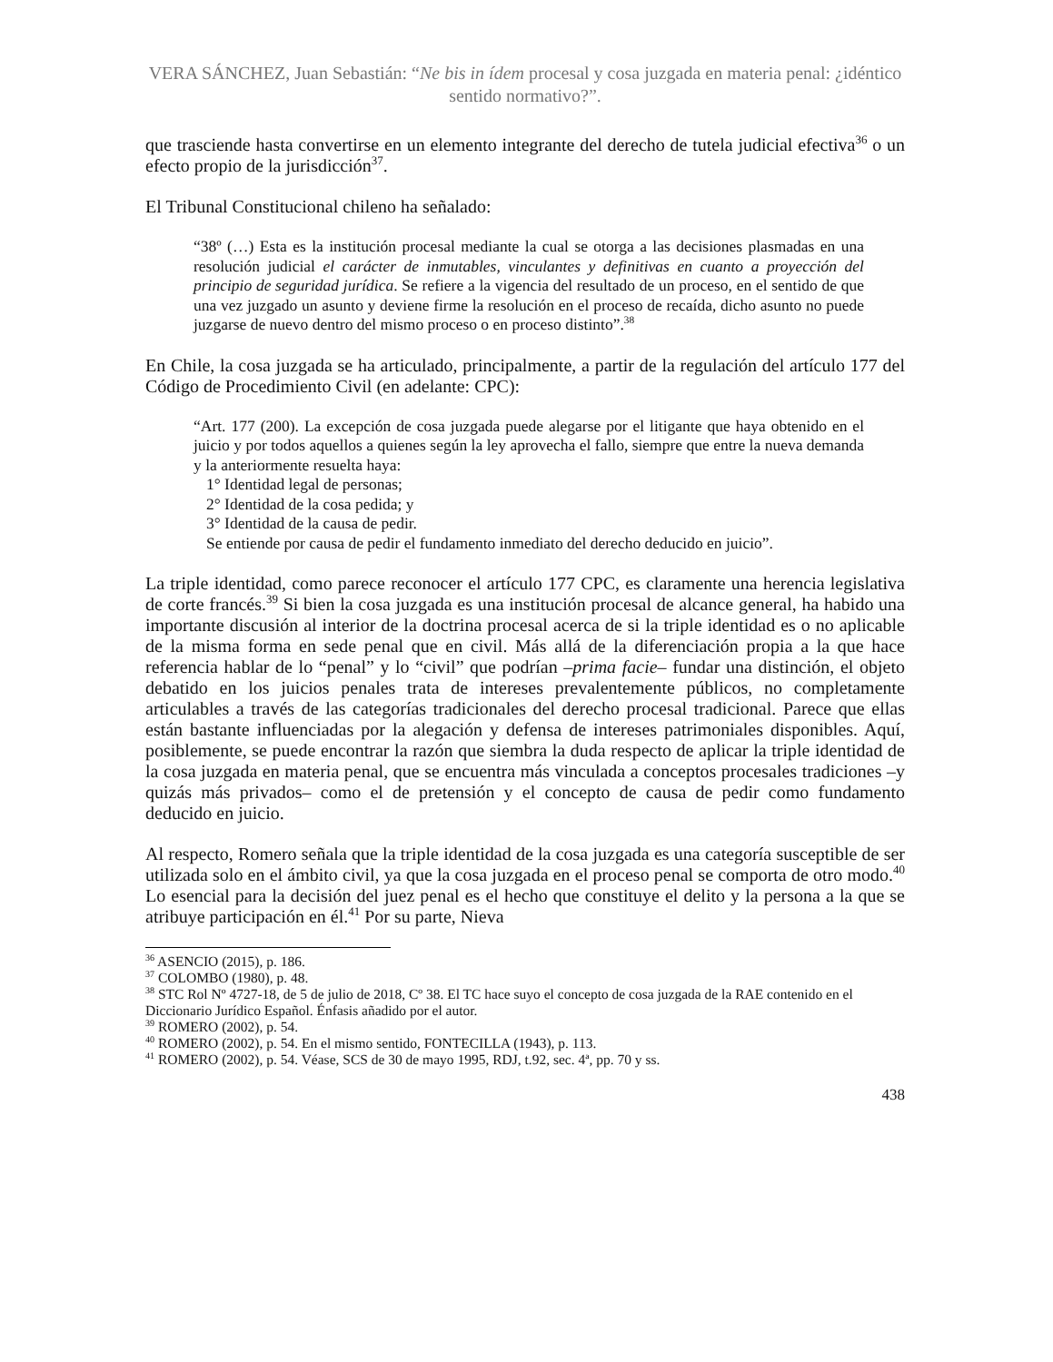VERA SÁNCHEZ, Juan Sebastián: “Ne bis in ídem procesal y cosa juzgada en materia penal: ¿idéntico sentido normativo?”.
que trasciende hasta convertirse en un elemento integrante del derecho de tutela judicial efectiva<sup>36</sup> o un efecto propio de la jurisdicción<sup>37</sup>.
El Tribunal Constitucional chileno ha señalado:
“38º (…) Esta es la institución procesal mediante la cual se otorga a las decisiones plasmadas en una resolución judicial el carácter de inmutables, vinculantes y definitivas en cuanto a proyección del principio de seguridad jurídica. Se refiere a la vigencia del resultado de un proceso, en el sentido de que una vez juzgado un asunto y deviene firme la resolución en el proceso de recaída, dicho asunto no puede juzgarse de nuevo dentro del mismo proceso o en proceso distinto”.<sup>38</sup>
En Chile, la cosa juzgada se ha articulado, principalmente, a partir de la regulación del artículo 177 del Código de Procedimiento Civil (en adelante: CPC):
“Art. 177 (200). La excepción de cosa juzgada puede alegarse por el litigante que haya obtenido en el juicio y por todos aquellos a quienes según la ley aprovecha el fallo, siempre que entre la nueva demanda y la anteriormente resuelta haya:
1° Identidad legal de personas;
2° Identidad de la cosa pedida; y
3° Identidad de la causa de pedir.
Se entiende por causa de pedir el fundamento inmediato del derecho deducido en juicio”.
La triple identidad, como parece reconocer el artículo 177 CPC, es claramente una herencia legislativa de corte francés.<sup>39</sup> Si bien la cosa juzgada es una institución procesal de alcance general, ha habido una importante discusión al interior de la doctrina procesal acerca de si la triple identidad es o no aplicable de la misma forma en sede penal que en civil. Más allá de la diferenciación propia a la que hace referencia hablar de lo “penal” y lo “civil” que podrían –prima facie– fundar una distinción, el objeto debatido en los juicios penales trata de intereses prevalentemente públicos, no completamente articulables a través de las categorías tradicionales del derecho procesal tradicional. Parece que ellas están bastante influenciadas por la alegación y defensa de intereses patrimoniales disponibles. Aquí, posiblemente, se puede encontrar la razón que siembra la duda respecto de aplicar la triple identidad de la cosa juzgada en materia penal, que se encuentra más vinculada a conceptos procesales tradiciones –y quizás más privados– como el de pretensión y el concepto de causa de pedir como fundamento deducido en juicio.
Al respecto, Romero señala que la triple identidad de la cosa juzgada es una categoría susceptible de ser utilizada solo en el ámbito civil, ya que la cosa juzgada en el proceso penal se comporta de otro modo.<sup>40</sup> Lo esencial para la decisión del juez penal es el hecho que constituye el delito y la persona a la que se atribuye participación en él.<sup>41</sup> Por su parte, Nieva
<sup>36</sup> ASENCIO (2015), p. 186.
<sup>37</sup> COLOMBO (1980), p. 48.
<sup>38</sup> STC Rol Nº 4727-18, de 5 de julio de 2018, Cº 38. El TC hace suyo el concepto de cosa juzgada de la RAE contenido en el Diccionario Jurídico Español. Énfasis añadido por el autor.
<sup>39</sup> ROMERO (2002), p. 54.
<sup>40</sup> ROMERO (2002), p. 54. En el mismo sentido, FONTECILLA (1943), p. 113.
<sup>41</sup> ROMERO (2002), p. 54. Véase, SCS de 30 de mayo 1995, RDJ, t.92, sec. 4ª, pp. 70 y ss.
438